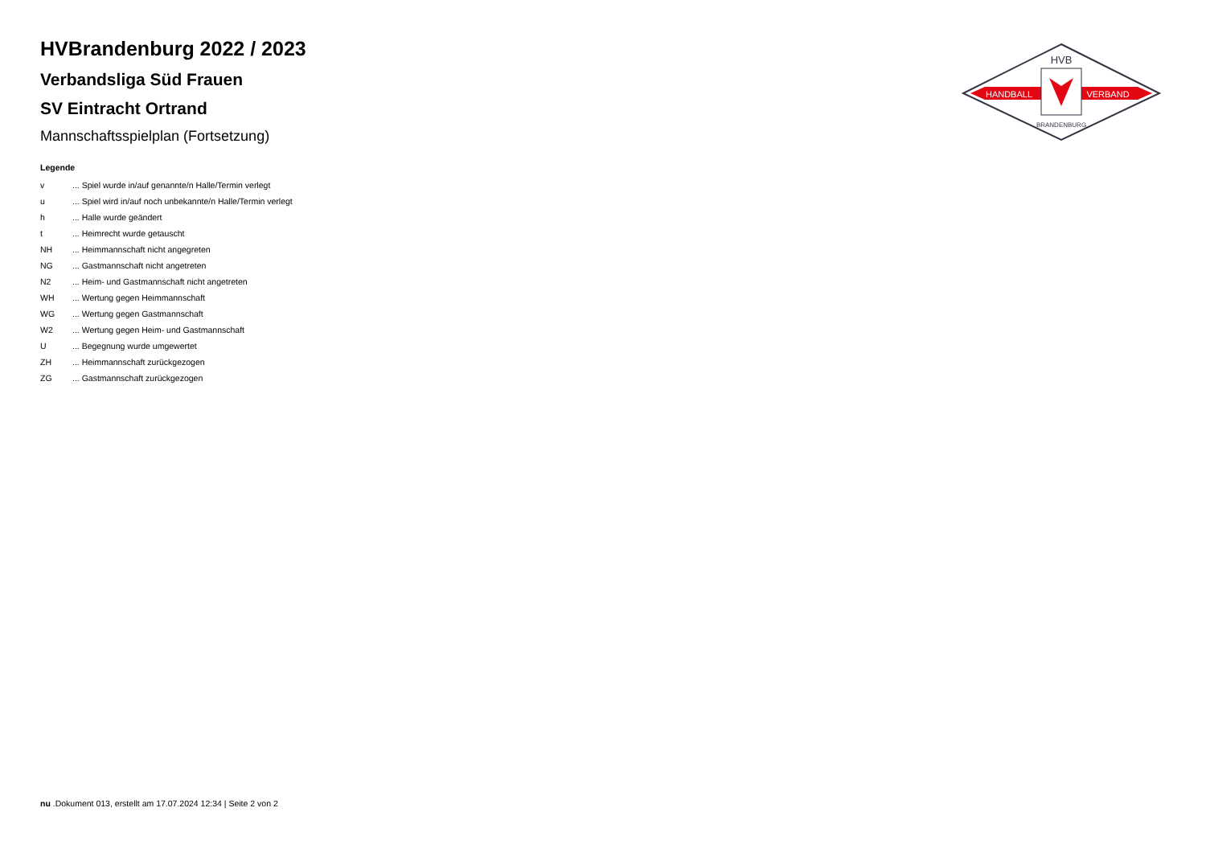HANDBALL
VERBAND
HVB
BRANDENBURG
HVBrandenburg 2022 / 2023
Verbandsliga Süd Frauen
SV Eintracht Ortrand
Mannschaftsspielplan (Fortsetzung)
Legende
| v | ... Spiel wurde in/auf genannte/n Halle/Termin verlegt |
| u | ... Spiel wird in/auf noch unbekannte/n Halle/Termin verlegt |
| h | ... Halle wurde geändert |
| t | ... Heimrecht wurde getauscht |
| NH | ... Heimmannschaft nicht angegreten |
| NG | ... Gastmannschaft nicht angetreten |
| N2 | ... Heim- und Gastmannschaft nicht angetreten |
| WH | ... Wertung gegen Heimmannschaft |
| WG | ... Wertung gegen Gastmannschaft |
| W2 | ... Wertung gegen Heim- und Gastmannschaft |
| U | ... Begegnung wurde umgewertet |
| ZH | ... Heimmannschaft zurückgezogen |
| ZG | ... Gastmannschaft zurückgezogen |
nu .Dokument 013, erstellt am 17.07.2024 12:34 | Seite 2 von 2